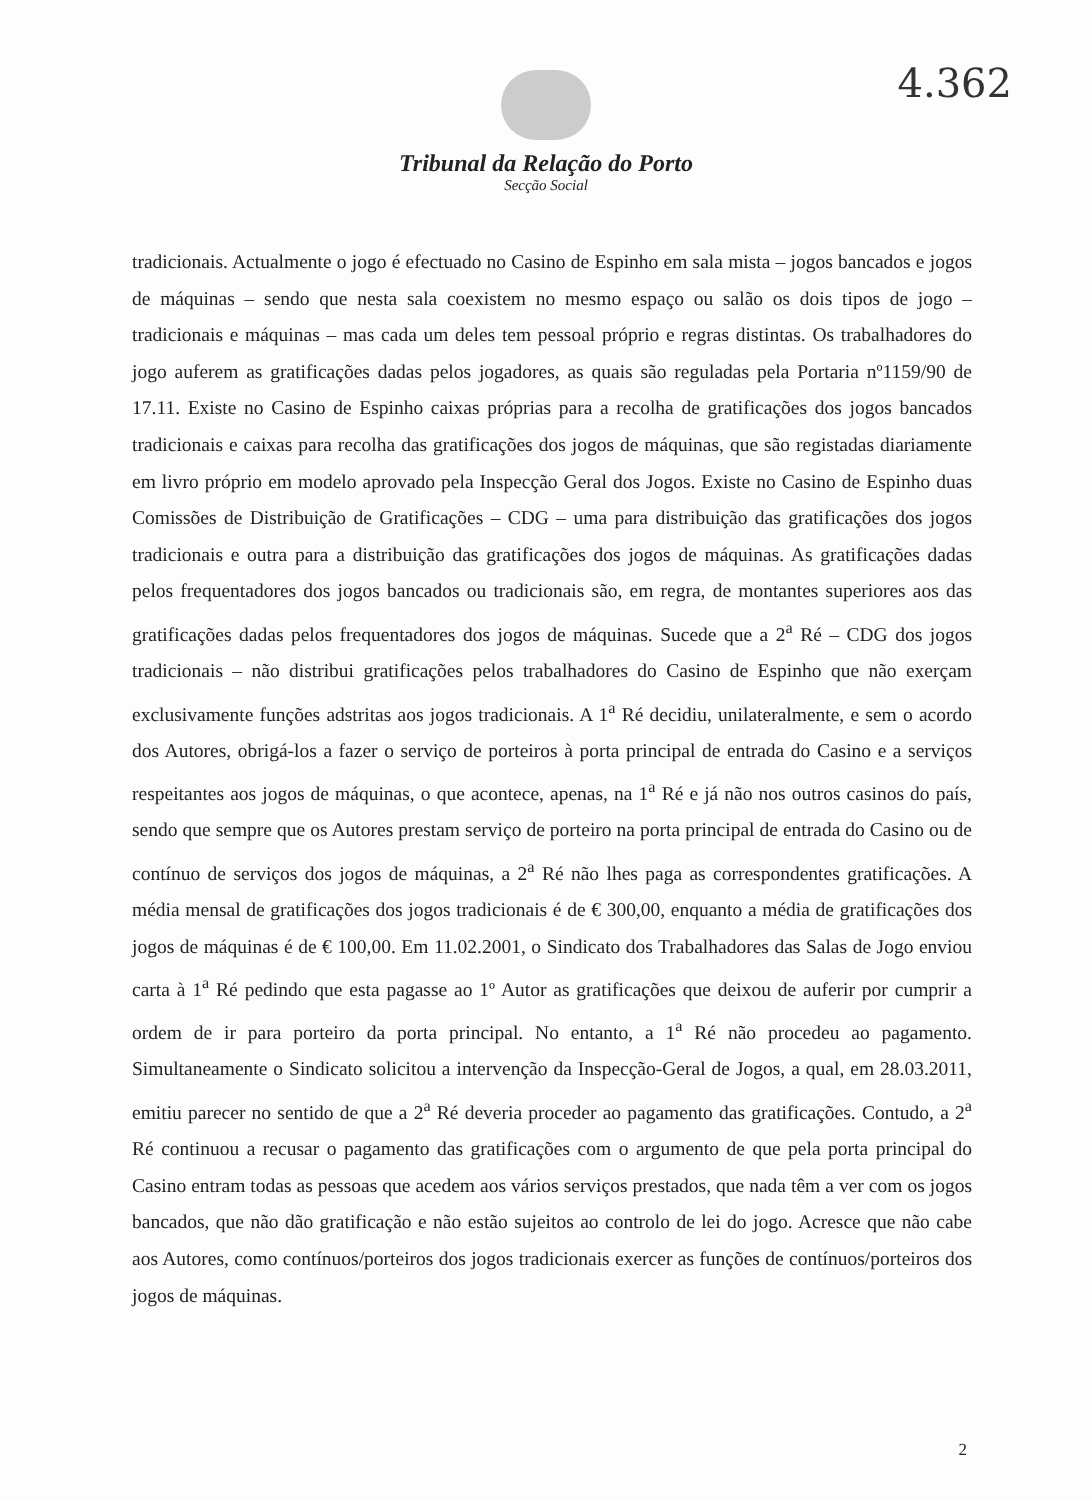4.362
Tribunal da Relação do Porto
Secção Social
tradicionais. Actualmente o jogo é efectuado no Casino de Espinho em sala mista – jogos bancados e jogos de máquinas – sendo que nesta sala coexistem no mesmo espaço ou salão os dois tipos de jogo – tradicionais e máquinas – mas cada um deles tem pessoal próprio e regras distintas. Os trabalhadores do jogo auferem as gratificações dadas pelos jogadores, as quais são reguladas pela Portaria nº1159/90 de 17.11. Existe no Casino de Espinho caixas próprias para a recolha de gratificações dos jogos bancados tradicionais e caixas para recolha das gratificações dos jogos de máquinas, que são registadas diariamente em livro próprio em modelo aprovado pela Inspecção Geral dos Jogos. Existe no Casino de Espinho duas Comissões de Distribuição de Gratificações – CDG – uma para distribuição das gratificações dos jogos tradicionais e outra para a distribuição das gratificações dos jogos de máquinas. As gratificações dadas pelos frequentadores dos jogos bancados ou tradicionais são, em regra, de montantes superiores aos das gratificações dadas pelos frequentadores dos jogos de máquinas. Sucede que a 2<sup>a</sup> Ré – CDG dos jogos tradicionais – não distribui gratificações pelos trabalhadores do Casino de Espinho que não exerçam exclusivamente funções adstritas aos jogos tradicionais. A 1<sup>a</sup> Ré decidiu, unilateralmente, e sem o acordo dos Autores, obrigá-los a fazer o serviço de porteiros à porta principal de entrada do Casino e a serviços respeitantes aos jogos de máquinas, o que acontece, apenas, na 1<sup>a</sup> Ré e já não nos outros casinos do país, sendo que sempre que os Autores prestam serviço de porteiro na porta principal de entrada do Casino ou de contínuo de serviços dos jogos de máquinas, a 2<sup>a</sup> Ré não lhes paga as correspondentes gratificações. A média mensal de gratificações dos jogos tradicionais é de € 300,00, enquanto a média de gratificações dos jogos de máquinas é de € 100,00. Em 11.02.2001, o Sindicato dos Trabalhadores das Salas de Jogo enviou carta à 1<sup>a</sup> Ré pedindo que esta pagasse ao 1º Autor as gratificações que deixou de auferir por cumprir a ordem de ir para porteiro da porta principal. No entanto, a 1<sup>a</sup> Ré não procedeu ao pagamento. Simultaneamente o Sindicato solicitou a intervenção da Inspecção-Geral de Jogos, a qual, em 28.03.2011, emitiu parecer no sentido de que a 2<sup>a</sup> Ré deveria proceder ao pagamento das gratificações. Contudo, a 2<sup>a</sup> Ré continuou a recusar o pagamento das gratificações com o argumento de que pela porta principal do Casino entram todas as pessoas que acedem aos vários serviços prestados, que nada têm a ver com os jogos bancados, que não dão gratificação e não estão sujeitos ao controlo de lei do jogo. Acresce que não cabe aos Autores, como contínuos/porteiros dos jogos tradicionais exercer as funções de contínuos/porteiros dos jogos de máquinas.
2